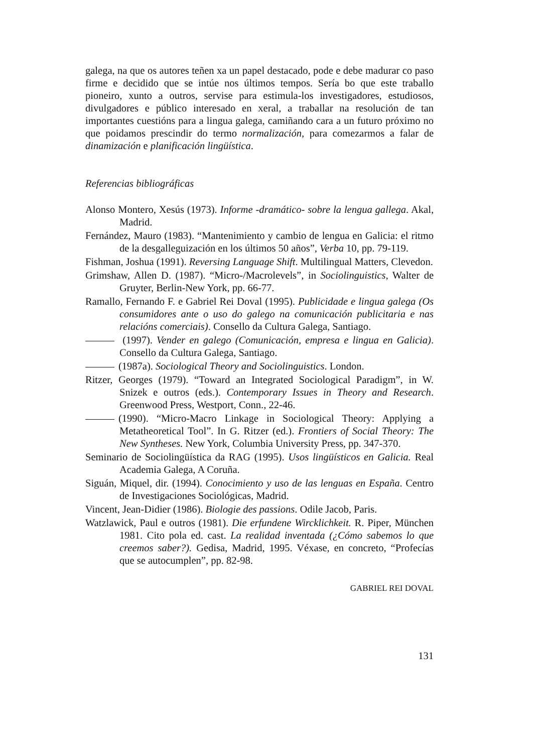galega, na que os autores teñen xa un papel destacado, pode e debe madurar co paso firme e decidido que se intúe nos últimos tempos. Sería bo que este traballo pioneiro, xunto a outros, servise para estimula-los investigadores, estudiosos, divulgadores e público interesado en xeral, a traballar na resolución de tan importantes cuestións para a lingua galega, camiñando cara a un futuro próximo no que poidamos prescindir do termo normalización, para comezarmos a falar de dinamización e planificación lingüística.
Referencias bibliográficas
Alonso Montero, Xesús (1973). Informe -dramático- sobre la lengua gallega. Akal, Madrid.
Fernández, Mauro (1983). “Mantenimiento y cambio de lengua en Galicia: el ritmo de la desgalleguización en los últimos 50 años”, Verba 10, pp. 79-119.
Fishman, Joshua (1991). Reversing Language Shift. Multilingual Matters, Clevedon.
Grimshaw, Allen D. (1987). “Micro-/Macrolevels”, in Sociolinguistics, Walter de Gruyter, Berlin-New York, pp. 66-77.
Ramallo, Fernando F. e Gabriel Rei Doval (1995). Publicidade e lingua galega (Os consumidores ante o uso do galego na comunicación publicitaria e nas relacións comerciais). Consello da Cultura Galega, Santiago.
(1997). Vender en galego (Comunicación, empresa e lingua en Galicia). Consello da Cultura Galega, Santiago.
(1987a). Sociological Theory and Sociolinguistics. London.
Ritzer, Georges (1979). “Toward an Integrated Sociological Paradigm”, in W. Snizek e outros (eds.). Contemporary Issues in Theory and Research. Greenwood Press, Westport, Conn., 22-46.
(1990). “Micro-Macro Linkage in Sociological Theory: Applying a Metatheoretical Tool”. In G. Ritzer (ed.). Frontiers of Social Theory: The New Syntheses. New York, Columbia University Press, pp. 347-370.
Seminario de Sociolingüística da RAG (1995). Usos lingüísticos en Galicia. Real Academia Galega, A Coruña.
Siguán, Miquel, dir. (1994). Conocimiento y uso de las lenguas en España. Centro de Investigaciones Sociológicas, Madrid.
Vincent, Jean-Didier (1986). Biologie des passions. Odile Jacob, Paris.
Watzlawick, Paul e outros (1981). Die erfundene Wircklichkeit. R. Piper, München 1981. Cito pola ed. cast. La realidad inventada (¿Cómo sabemos lo que creemos saber?). Gedisa, Madrid, 1995. Véxase, en concreto, “Profecías que se autocumplen”, pp. 82-98.
GABRIEL REI DOVAL
131